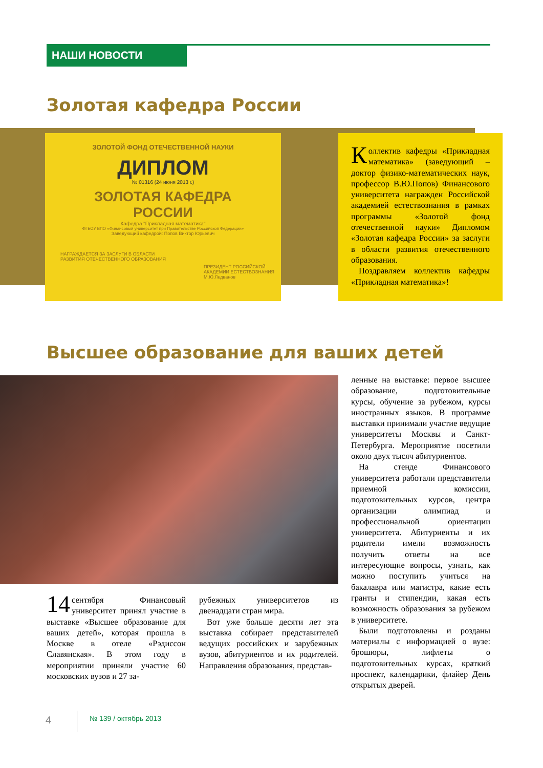НАШИ НОВОСТИ
Золотая кафедра России
ЗОЛОТОЙ ФОНД ОТЕЧЕСТВЕННОЙ НАУКИ
ДИПЛОМ
№ 01316 (24 июня 2013 г.)
ЗОЛОТАЯ КАФЕДРА
РОССИИ
Кафедра "Прикладная математика"
ФГБОУ ВПО «Финансовый университет при Правительстве Российской Федерации»
Заведующий кафедрой: Попов Виктор Юрьевич
НАГРАЖДАЕТСЯ ЗА ЗАСЛУГИ В ОБЛАСТИ
РАЗВИТИЯ ОТЕЧЕСТВЕННОГО ОБРАЗОВАНИЯ
ПРЕЗИДЕНТ РОССИЙСКОЙ
АКАДЕМИИ ЕСТЕСТВОЗНАНИЯ
М.Ю.Ледванов
Коллектив кафедры «Прикладная математика» (заведующий – доктор физико-математических наук, профессор В.Ю.Попов) Финансового университета награжден Российской академией естествознания в рамках программы «Золотой фонд отечественной науки» Дипломом «Золотая кафедра России» за заслуги в области развития отечественного образования.
Поздравляем коллектив кафедры «Прикладная математика»!
Высшее образование для ваших детей
14 сентября Финансовый университет принял участие в выставке «Высшее образование для ваших детей», которая прошла в Москве в отеле «Рэдиссон Славянская». В этом году в мероприятии приняли участие 60 московских вузов и 27 за-
рубежных университетов из двенадцати стран мира.
Вот уже больше десяти лет эта выставка собирает представителей ведущих российских и зарубежных вузов, абитуриентов и их родителей. Направления образования, представ-
ленные на выставке: первое высшее образование, подготовительные курсы, обучение за рубежом, курсы иностранных языков. В программе выставки принимали участие ведущие университеты Москвы и Санкт-Петербурга. Мероприятие посетили около двух тысяч абитуриентов.
На стенде Финансового университета работали представители приемной комиссии, подготовительных курсов, центра организации олимпиад и профессиональной ориентации университета. Абитуриенты и их родители имели возможность получить ответы на все интересующие вопросы, узнать, как можно поступить учиться на бакалавра или магистра, какие есть гранты и стипендии, какая есть возможность образования за рубежом в университете.
Были подготовлены и розданы материалы с информацией о вузе: брошюры, лифлеты о подготовительных курсах, краткий проспект, календарики, флайер День открытых дверей.
4 № 139 / октябрь 2013